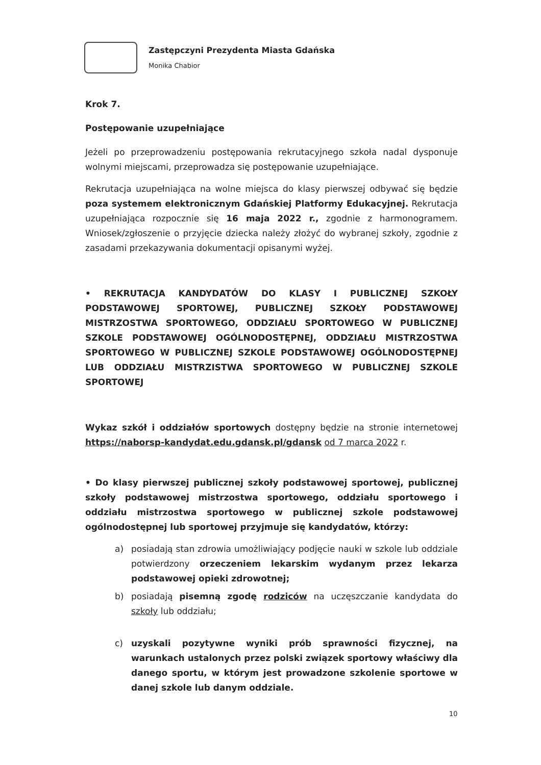Zastępczyni Prezydenta Miasta Gdańska
Monika Chabior
Krok 7.
Postępowanie uzupełniające
Jeżeli po przeprowadzeniu postępowania rekrutacyjnego szkoła nadal dysponuje wolnymi miejscami, przeprowadza się postępowanie uzupełniające.
Rekrutacja uzupełniająca na wolne miejsca do klasy pierwszej odbywać się będzie poza systemem elektronicznym Gdańskiej Platformy Edukacyjnej. Rekrutacja uzupełniająca rozpocznie się 16 maja 2022 r., zgodnie z harmonogramem. Wniosek/zgłoszenie o przyjęcie dziecka należy złożyć do wybranej szkoły, zgodnie z zasadami przekazywania dokumentacji opisanymi wyżej.
• REKRUTACJA KANDYDATÓW DO KLASY I PUBLICZNEJ SZKOŁY PODSTAWOWEJ SPORTOWEJ, PUBLICZNEJ SZKOŁY PODSTAWOWEJ MISTRZOSTWA SPORTOWEGO, ODDZIAŁU SPORTOWEGO W PUBLICZNEJ SZKOLE PODSTAWOWEJ OGÓLNODOSTĘPNEJ, ODDZIAŁU MISTRZOSTWA SPORTOWEGO W PUBLICZNEJ SZKOLE PODSTAWOWEJ OGÓLNODOSTĘPNEJ LUB ODDZIAŁU MISTRZISTWA SPORTOWEGO W PUBLICZNEJ SZKOLE SPORTOWEJ
Wykaz szkół i oddziałów sportowych dostępny będzie na stronie internetowej https://naborsp-kandydat.edu.gdansk.pl/gdansk od 7 marca 2022 r.
• Do klasy pierwszej publicznej szkoły podstawowej sportowej, publicznej szkoły podstawowej mistrzostwa sportowego, oddziału sportowego i oddziału mistrzostwa sportowego w publicznej szkole podstawowej ogólnodostępnej lub sportowej przyjmuje się kandydatów, którzy:
a) posiadają stan zdrowia umożliwiający podjęcie nauki w szkole lub oddziale potwierdzony orzeczeniem lekarskim wydanym przez lekarza podstawowej opieki zdrowotnej;
b) posiadają pisemną zgodę rodziców na uczęszczanie kandydata do szkoły lub oddziału;
c) uzyskali pozytywne wyniki prób sprawności fizycznej, na warunkach ustalonych przez polski związek sportowy właściwy dla danego sportu, w którym jest prowadzone szkolenie sportowe w danej szkole lub danym oddziale.
10